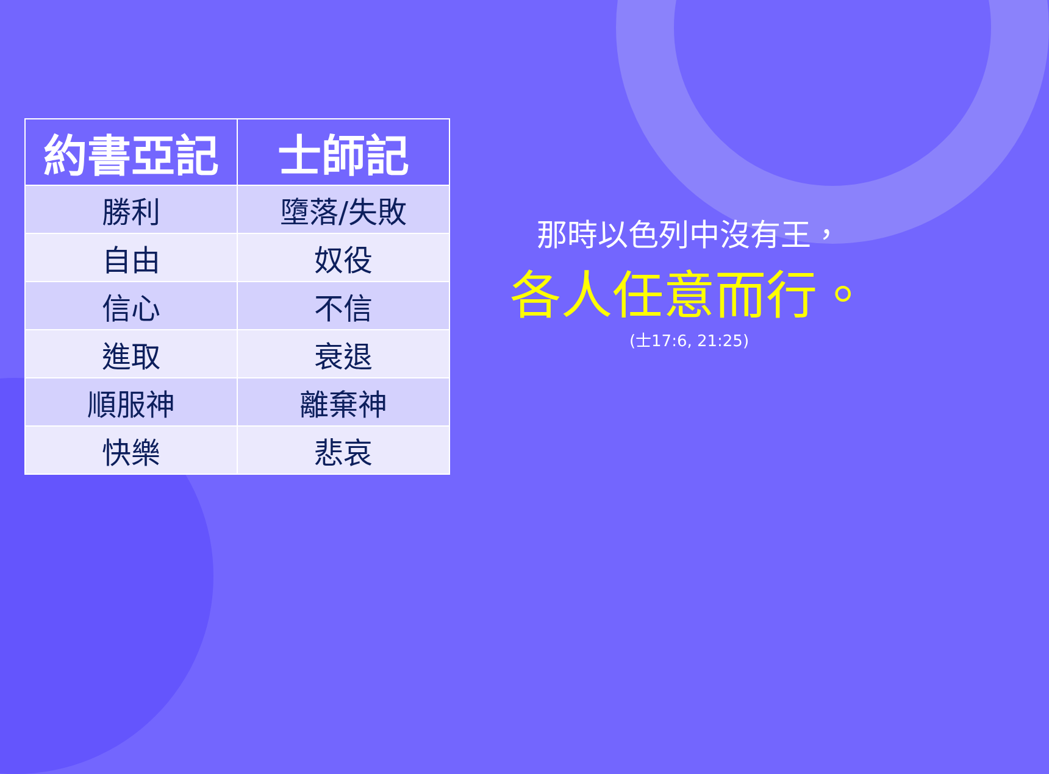| 約書亞記 | 士師記 |
| --- | --- |
| 勝利 | 墮落/失敗 |
| 自由 | 奴役 |
| 信心 | 不信 |
| 進取 | 衰退 |
| 順服神 | 離棄神 |
| 快樂 | 悲哀 |
那時以色列中沒有王，
各人任意而行。
(士17:6, 21:25)